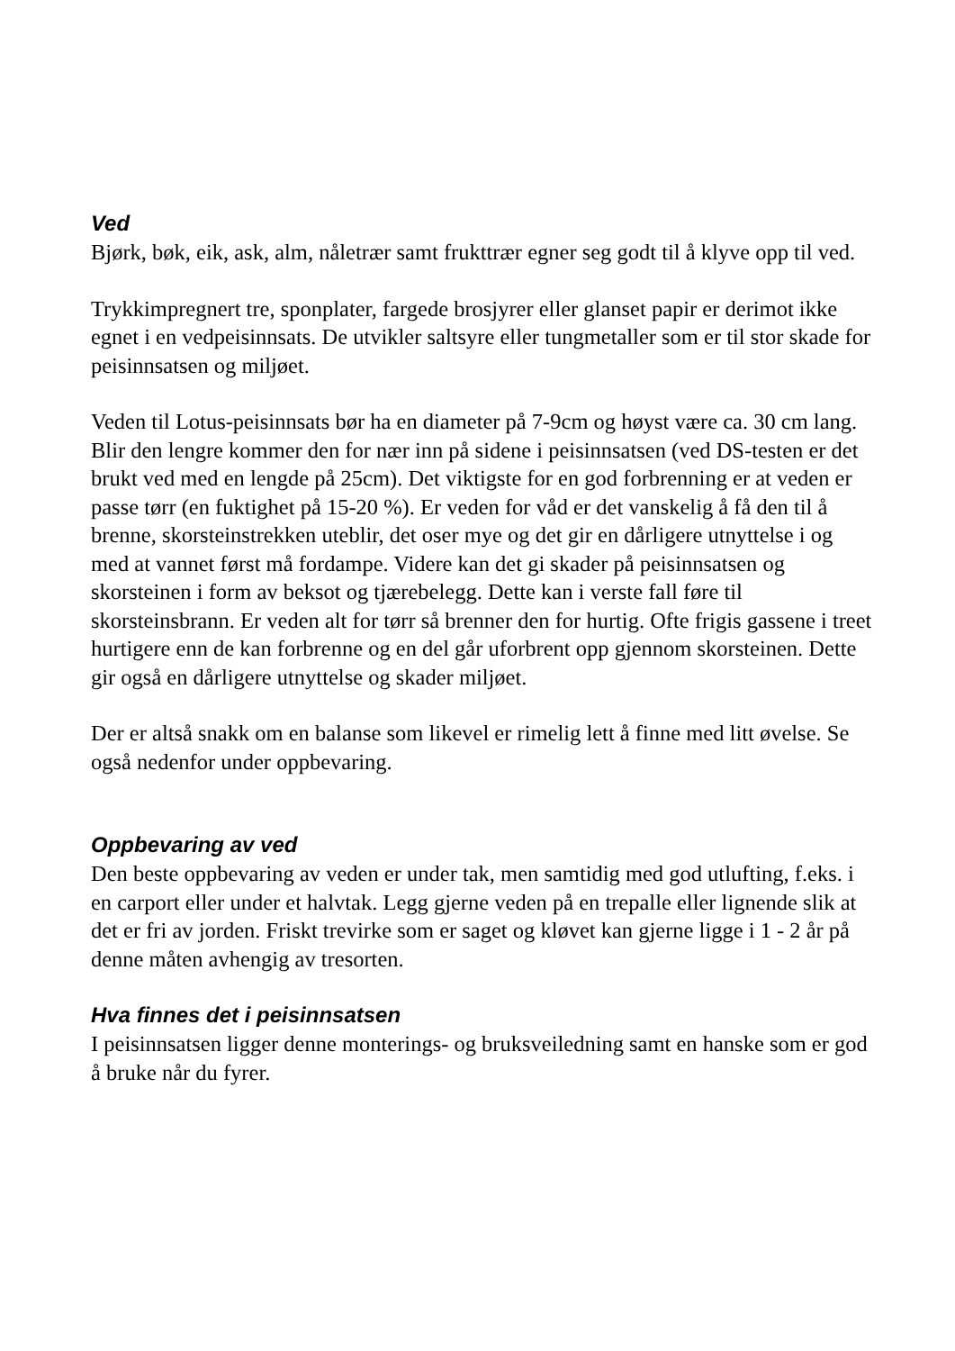Ved
Bjørk, bøk, eik, ask, alm, nåletrær samt frukttrær egner seg godt til å klyve opp til ved.
Trykkimpregnert tre, sponplater, fargede brosjyrer eller glanset papir er derimot ikke egnet i en vedpeisinnsats. De utvikler saltsyre eller tungmetaller som er til stor skade for peisinnsatsen og miljøet.
Veden til Lotus-peisinnsats bør ha en diameter på 7-9cm og høyst være ca. 30 cm lang. Blir den lengre kommer den for nær inn på sidene i peisinnsatsen (ved DS-testen er det brukt ved med en lengde på 25cm). Det viktigste for en god forbrenning er at veden er passe tørr (en fuktighet på 15-20 %). Er veden for våd er det vanskelig å få den til å brenne, skorsteinstrekken uteblir, det oser mye og det gir en dårligere utnyttelse i og med at vannet først må fordampe. Videre kan det gi skader på peisinnsatsen og skorsteinen i form av beksot og tjærebelegg. Dette kan i verste fall føre til skorsteinsbrann. Er veden alt for tørr så brenner den for hurtig. Ofte frigis gassene i treet hurtigere enn de kan forbrenne og en del går uforbrent opp gjennom skorsteinen. Dette gir også en dårligere utnyttelse og skader miljøet.
Der er altså snakk om en balanse som likevel er rimelig lett å finne med litt øvelse. Se også nedenfor under oppbevaring.
Oppbevaring av ved
Den beste oppbevaring av veden er under tak, men samtidig med god utlufting, f.eks. i en carport eller under et halvtak. Legg gjerne veden på en trepalle eller lignende slik at det er fri av jorden. Friskt trevirke som er saget og kløvet kan gjerne ligge i 1 - 2 år på denne måten avhengig av tresorten.
Hva finnes det i peisinnsatsen
I peisinnsatsen ligger denne monterings- og bruksveiledning samt en hanske som er god å bruke når du fyrer.